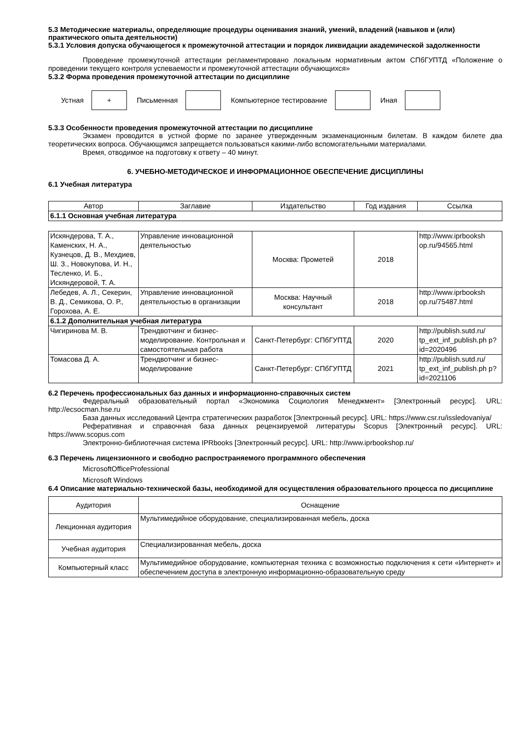5.3 Методические материалы, определяющие процедуры оценивания знаний, умений, владений (навыков и (или) практического опыта деятельности)
5.3.1 Условия допуска обучающегося к промежуточной аттестации и порядок ликвидации академической задолженности
Проведение промежуточной аттестации регламентировано локальным нормативным актом СПбГУПТД «Положение о проведении текущего контроля успеваемости и промежуточной аттестации обучающихся»
5.3.2 Форма проведения промежуточной аттестации по дисциплине
Устная
+
Письменная Компьютерное тестирование Иная
5.3.3 Особенности проведения промежуточной аттестации по дисциплине
Экзамен проводится в устной форме по заранее утвержденным экзаменационным билетам. В каждом билете два теоретических вопроса. Обучающимся запрещается пользоваться какими-либо вспомогательными материалами.
Время, отводимое на подготовку к ответу – 40 минут.
6. УЧЕБНО-МЕТОДИЧЕСКОЕ И ИНФОРМАЦИОННОЕ ОБЕСПЕЧЕНИЕ ДИСЦИПЛИНЫ
6.1 Учебная литература
| Автор | Заглавие | Издательство | Год издания | Ссылка |
| --- | --- | --- | --- | --- |
| 6.1.1 Основная учебная литература | | | | |
| Искяндерова, Т. А., Каменских, Н. А., Кузнецов, Д. В., Мехдиев, Ш. З., Новокупова, И. Н., Тесленко, И. Б., Искяндеровой, Т. А. | Управление инновационной деятельностью | Москва: Прометей | 2018 | http://www.iprbooksh op.ru/94565.html |
| Лебедев, А. Л., Секерин, В. Д., Семикова, О. Р., Горохова, А. Е. | Управление инновационной деятельностью в организации | Москва: Научный консультант | 2018 | http://www.iprbooksh op.ru/75487.html |
| 6.1.2 Дополнительная учебная литература | | | | |
| Чигиринова М. В. | Трендвотчинг и бизнес-моделирование. Контрольная и самостоятельная работа | Санкт-Петербург: СПбГУПТД | 2020 | http://publish.sutd.ru/ tp_ext_inf_publish.ph p?id=2020496 |
| Томасова Д. А. | Трендвотчинг и бизнес-моделирование | Санкт-Петербург: СПбГУПТД | 2021 | http://publish.sutd.ru/ tp_ext_inf_publish.ph p?id=2021106 |
6.2 Перечень профессиональных баз данных и информационно-справочных систем
Федеральный образовательный портал «Экономика Социология Менеджмент» [Электронный ресурс]. URL: http://ecsocman.hse.ru
База данных исследований Центра стратегических разработок [Электронный ресурс]. URL: https://www.csr.ru/issledovaniya/
Реферативная и справочная база данных рецензируемой литературы Scopus [Электронный ресурс]. URL: https://www.scopus.com
Электронно-библиотечная система IPRbooks [Электронный ресурс]. URL: http://www.iprbookshop.ru/
6.3 Перечень лицензионного и свободно распространяемого программного обеспечения
MicrosoftOfficeProfessional
Microsoft Windows
6.4 Описание материально-технической базы, необходимой для осуществления образовательного процесса по дисциплине
| Аудитория | Оснащение |
| --- | --- |
| Лекционная аудитория | Мультимедийное оборудование, специализированная мебель, доска |
| Учебная аудитория | Специализированная мебель, доска |
| Компьютерный класс | Мультимедийное оборудование, компьютерная техника с возможностью подключения к сети «Интернет» и обеспечением доступа в электронную информационно-образовательную среду |